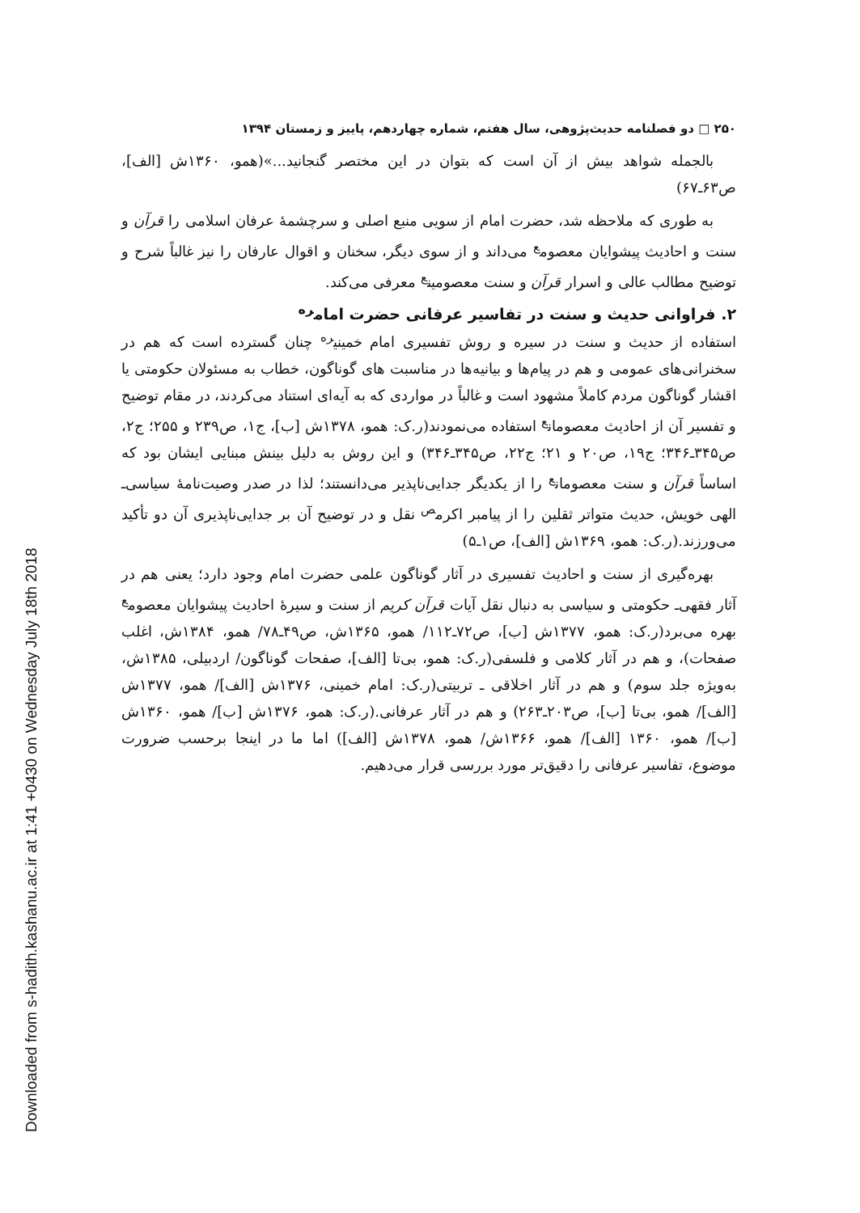Downloaded from s-hadith.kashanu.ac.ir at 1:41 +0430 on Wednesday July 18th 2018
۲۵۰ □ دو فصلنامه حدیث‌پژوهی، سال هفتم، شماره چهاردهم، پاییز و زمستان ۱۳۹۴
بالجمله شواهد بیش از آن است که بتوان در این مختصر گنجانید...»(همو، ۱۳۶۰ش [الف]، ص۶۳ـ۶۷)
به طوری که ملاحظه شد، حضرت امام از سویی منبع اصلی و سرچشمۀ عرفان اسلامی را قرآن و سنت و احادیث پیشوایان معصوم<sup>ع</sup> می‌داند و از سوی دیگر، سخنان و اقوال عارفان را نیز غالباً شرح و توضیح مطالب عالی و اسرار قرآن و سنت معصومین<sup>ع</sup> معرفی می‌کند.
۲. فراوانی حدیث و سنت در تفاسیر عرفانی حضرت امام<sup>ره</sup>
استفاده از حدیث و سنت در سیره و روش تفسیری امام خمینی<sup>ره</sup> چنان گسترده است که هم در سخنرانی‌های عمومی و هم در پیام‌ها و بیانیه‌ها در مناسبت های گوناگون، خطاب به مسئولان حکومتی یا اقشار گوناگون مردم کاملاً مشهود است و غالباً در مواردی که به آیه‌ای استناد می‌کردند، در مقام توضیح و تفسیر آن از احادیث معصومان<sup>ع</sup> استفاده می‌نمودند(ر.ک: همو، ۱۳۷۸ش [ب]، ج۱، ص۲۳۹ و ۲۵۵؛ ج۲، ص۳۴۵ـ۳۴۶؛ ج۱۹، ص۲۰ و ۲۱؛ ج۲۲، ص۳۴۵ـ۳۴۶) و این روش به دلیل بینش مبنایی ایشان بود که اساساً قرآن و سنت معصومان<sup>ع</sup> را از یکدیگر جدایی‌ناپذیر می‌دانستند؛ لذا در صدر وصیت‌نامۀ سیاسی‌ـ الهی خویش، حدیث متواتر ثقلین را از پیامبر اکرم<sup>ص</sup> نقل و در توضیح آن بر جدایی‌ناپذیری آن دو تأکید می‌ورزند.(ر.ک: همو، ۱۳۶۹ش [الف]، ص۱ـ۵)
بهره‌گیری از سنت و احادیث تفسیری در آثار گوناگون علمی حضرت امام وجود دارد؛ یعنی هم در آثار فقهی‌ـ حکومتی و سیاسی به دنبال نقل آیات قرآن کریم از سنت و سیرۀ احادیث پیشوایان معصوم<sup>ع</sup> بهره می‌برد(ر.ک: همو، ۱۳۷۷ش [ب]، ص۷۲ـ۱۱۲/ همو، ۱۳۶۵ش، ص۴۹ـ۷۸/ همو، ۱۳۸۴ش، اغلب صفحات)، و هم در آثار کلامی و فلسفی(ر.ک: همو، بی‌تا [الف]، صفحات گوناگون/ اردبیلی، ۱۳۸۵ش، به‌ویژه جلد سوم) و هم در آثار اخلاقی ـ تربیتی(ر.ک: امام خمینی، ۱۳۷۶ش [الف]/ همو، ۱۳۷۷ش [الف]/ همو، بی‌تا [ب]، ص۲۰۳ـ۲۶۳) و هم در آثار عرفانی.(ر.ک: همو، ۱۳۷۶ش [ب]/ همو، ۱۳۶۰ش [ب]/ همو، ۱۳۶۰ [الف]/ همو، ۱۳۶۶ش/ همو، ۱۳۷۸ش [الف]) اما ما در اینجا برحسب ضرورت موضوع، تفاسیر عرفانی را دقیق‌تر مورد بررسی قرار می‌دهیم.